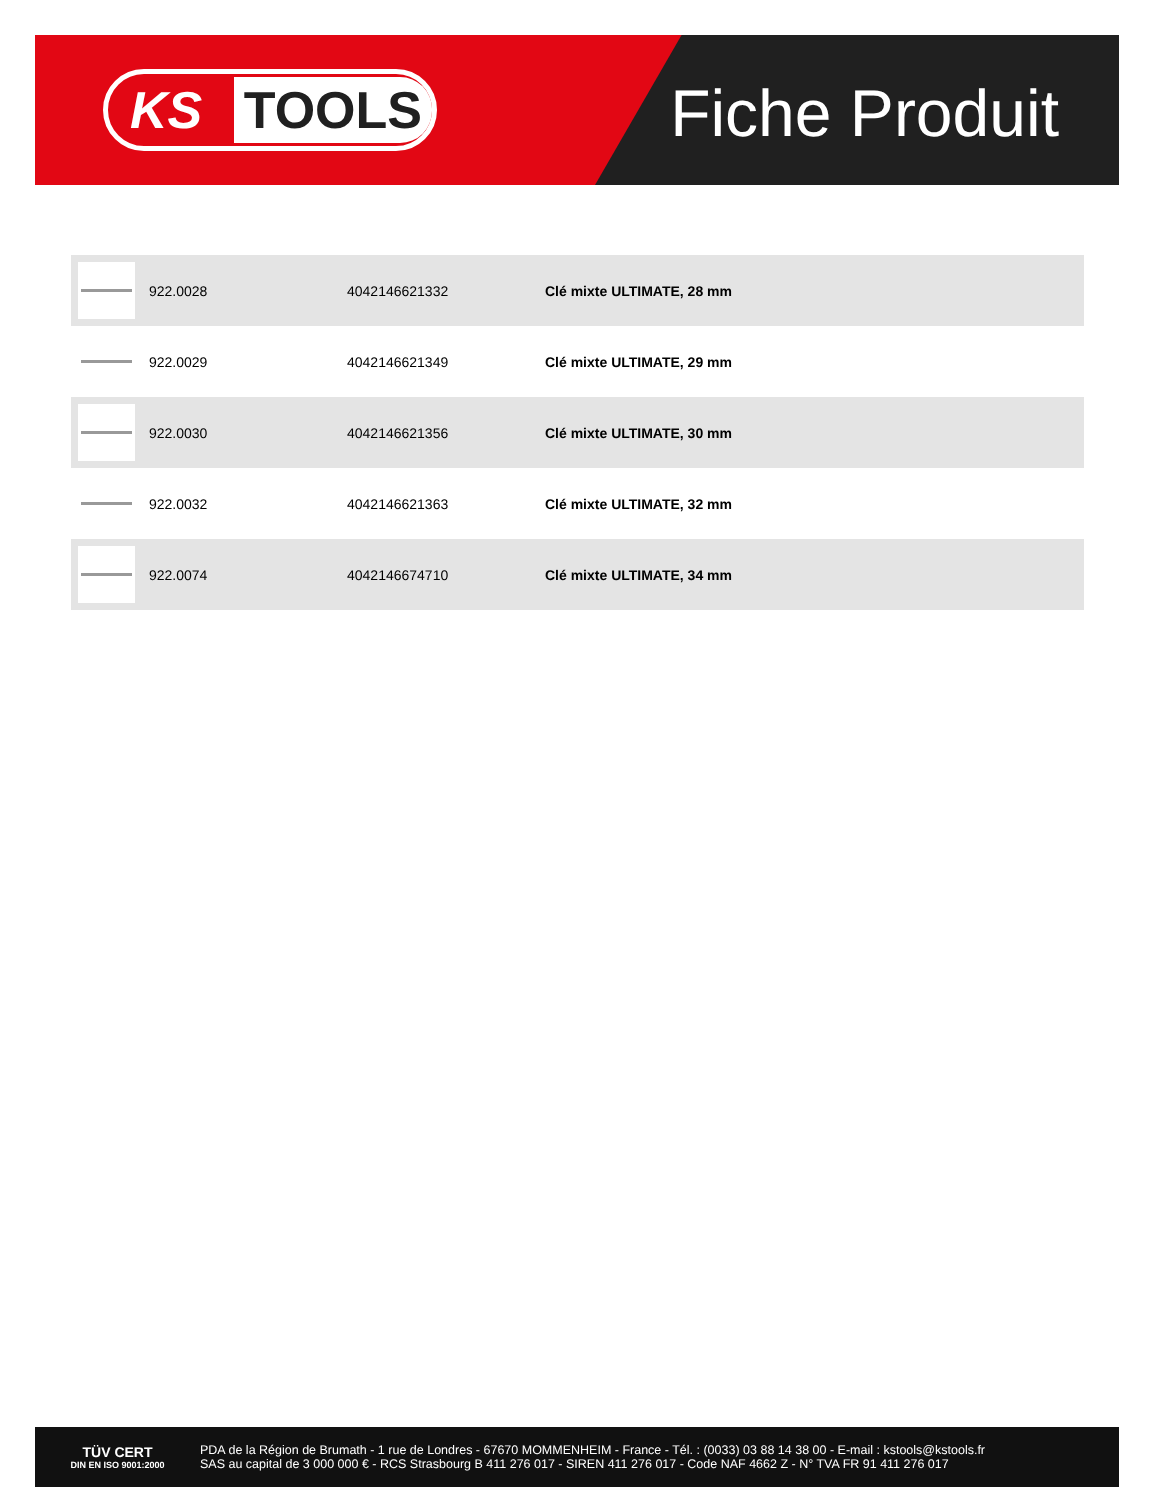KS TOOLS Fiche Produit
| | 922.0028 | 4042146621332 | Clé mixte ULTIMATE, 28 mm |
| | 922.0029 | 4042146621349 | Clé mixte ULTIMATE, 29 mm |
| | 922.0030 | 4042146621356 | Clé mixte ULTIMATE, 30 mm |
| | 922.0032 | 4042146621363 | Clé mixte ULTIMATE, 32 mm |
| | 922.0074 | 4042146674710 | Clé mixte ULTIMATE, 34 mm |
TÜV CERT
DIN EN ISO 9001:2000
PDA de la Région de Brumath - 1 rue de Londres - 67670 MOMMENHEIM - France - Tél. : (0033) 03 88 14 38 00 - E-mail : kstools@kstools.fr
SAS au capital de 3 000 000 € - RCS Strasbourg B 411 276 017 - SIREN 411 276 017 - Code NAF 4662 Z - N° TVA FR 91 411 276 017